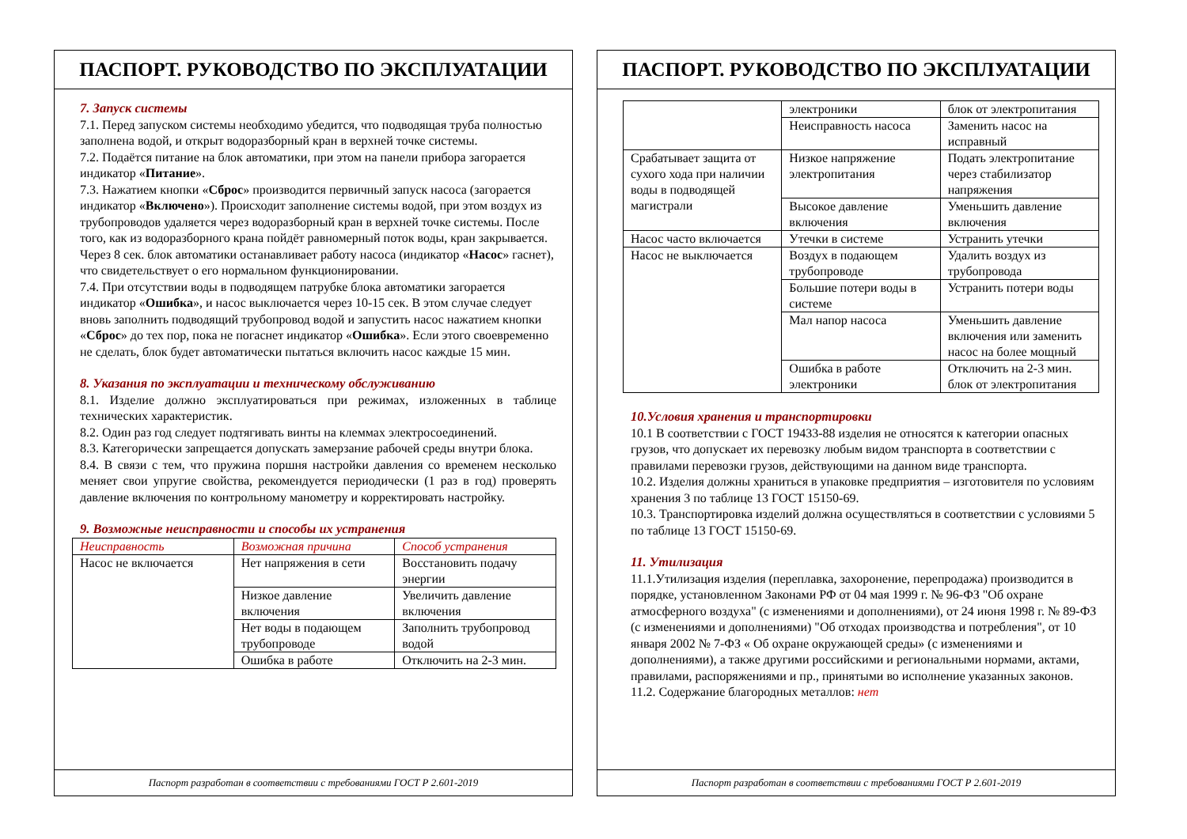ПАСПОРТ. РУКОВОДСТВО ПО ЭКСПЛУАТАЦИИ
7. Запуск системы
7.1. Перед запуском системы необходимо убедится, что подводящая труба полностью заполнена водой, и открыт водоразборный кран в верхней точке системы.
7.2. Подаётся питание на блок автоматики, при этом на панели прибора загорается индикатор «Питание».
7.3. Нажатием кнопки «Сброс» производится первичный запуск насоса (загорается индикатор «Включено»). Происходит заполнение системы водой, при этом воздух из трубопроводов удаляется через водоразборный кран в верхней точке системы. После того, как из водоразборного крана пойдёт равномерный поток воды, кран закрывается. Через 8 сек. блок автоматики останавливает работу насоса (индикатор «Насос» гаснет), что свидетельствует о его нормальном функционировании.
7.4. При отсутствии воды в подводящем патрубке блока автоматики загорается индикатор «Ошибка», и насос выключается через 10-15 сек. В этом случае следует вновь заполнить подводящий трубопровод водой и запустить насос нажатием кнопки «Сброс» до тех пор, пока не погаснет индикатор «Ошибка». Если этого своевременно не сделать, блок будет автоматически пытаться включить насос каждые 15 мин.
8. Указания по эксплуатации и техническому обслуживанию
8.1. Изделие должно эксплуатироваться при режимах, изложенных в таблице технических характеристик.
8.2. Один раз год следует подтягивать винты на клеммах электросоединений.
8.3. Категорически запрещается допускать замерзание рабочей среды внутри блока.
8.4. В связи с тем, что пружина поршня настройки давления со временем несколько меняет свои упругие свойства, рекомендуется периодически (1 раз в год) проверять давление включения по контрольному манометру и корректировать настройку.
9. Возможные неисправности и способы их устранения
| Неисправность | Возможная причина | Способ устранения |
| --- | --- | --- |
| Насос не включается | Нет напряжения в сети | Восстановить подачу энергии |
| | Низкое давление включения | Увеличить давление включения |
| | Нет воды в подающем трубопроводе | Заполнить трубопровод водой |
| | Ошибка в работе | Отключить на 2-3 мин. |
Паспорт разработан в соответствии с требованиями ГОСТ Р 2.601-2019
ПАСПОРТ. РУКОВОДСТВО ПО ЭКСПЛУАТАЦИИ
| | электроники | блок от электропитания |
| | Неисправность насоса | Заменить насос на исправный |
| Срабатывает защита от сухого хода при наличии воды в подводящей магистрали | Низкое напряжение электропитания | Подать электропитание через стабилизатор напряжения |
| | Высокое давление включения | Уменьшить давление включения |
| Насос часто включается | Утечки в системе | Устранить утечки |
| Насос не выключается | Воздух в подающем трубопроводе | Удалить воздух из трубопровода |
| | Большие потери воды в системе | Устранить потери воды |
| | Мал напор насоса | Уменьшить давление включения или заменить насос на более мощный |
| | Ошибка в работе электроники | Отключить на 2-3 мин. блок от электропитания |
10.Условия хранения и транспортировки
10.1 В соответствии с ГОСТ 19433-88 изделия не относятся к категории опасных грузов, что допускает их перевозку любым видом транспорта в соответствии с правилами перевозки грузов, действующими на данном виде транспорта.
10.2. Изделия должны храниться в упаковке предприятия – изготовителя по условиям хранения 3 по таблице 13 ГОСТ 15150-69.
10.3. Транспортировка изделий должна осуществляться в соответствии с условиями 5 по таблице 13 ГОСТ 15150-69.
11. Утилизация
11.1.Утилизация изделия (переплавка, захоронение, перепродажа) производится в порядке, установленном Законами РФ от 04 мая 1999 г. № 96-ФЗ "Об охране атмосферного воздуха" (с изменениями и дополнениями), от 24 июня 1998 г. № 89-ФЗ (с изменениями и дополнениями) "Об отходах производства и потребления", от 10 января 2002 № 7-ФЗ « Об охране окружающей среды» (с изменениями и дополнениями), а также другими российскими и региональными нормами, актами, правилами, распоряжениями и пр., принятыми во исполнение указанных законов.
11.2. Содержание благородных металлов: нет
Паспорт разработан в соответствии с требованиями ГОСТ Р 2.601-2019